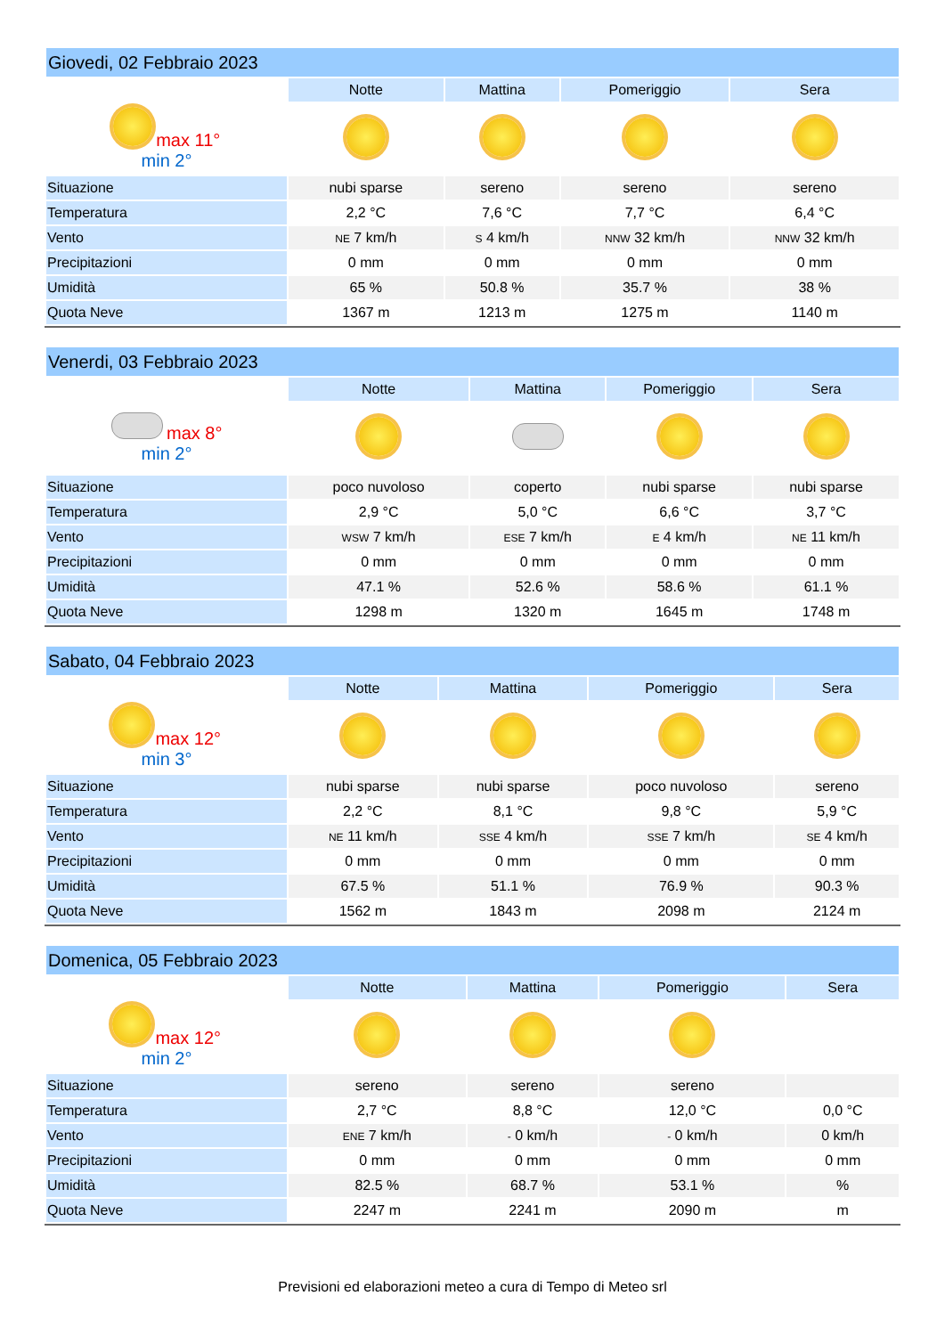| Giovedi, 02 Febbraio 2023 | | | | |
| | Notte | Mattina | Pomeriggio | Sera |
| max 11° min 2° | | | | |
| Situazione | nubi sparse | sereno | sereno | sereno |
| Temperatura | 2,2 °C | 7,6 °C | 7,7 °C | 6,4 °C |
| Vento | NE 7 km/h | S 4 km/h | NNW 32 km/h | NNW 32 km/h |
| Precipitazioni | 0 mm | 0 mm | 0 mm | 0 mm |
| Umidità | 65 % | 50.8 % | 35.7 % | 38 % |
| Quota Neve | 1367 m | 1213 m | 1275 m | 1140 m |
| Venerdi, 03 Febbraio 2023 | | | | |
| | Notte | Mattina | Pomeriggio | Sera |
| max 8° min 2° | | | | |
| Situazione | poco nuvoloso | coperto | nubi sparse | nubi sparse |
| Temperatura | 2,9 °C | 5,0 °C | 6,6 °C | 3,7 °C |
| Vento | WSW 7 km/h | ESE 7 km/h | E 4 km/h | NE 11 km/h |
| Precipitazioni | 0 mm | 0 mm | 0 mm | 0 mm |
| Umidità | 47.1 % | 52.6 % | 58.6 % | 61.1 % |
| Quota Neve | 1298 m | 1320 m | 1645 m | 1748 m |
| Sabato, 04 Febbraio 2023 | | | | |
| | Notte | Mattina | Pomeriggio | Sera |
| max 12° min 3° | | | | |
| Situazione | nubi sparse | nubi sparse | poco nuvoloso | sereno |
| Temperatura | 2,2 °C | 8,1 °C | 9,8 °C | 5,9 °C |
| Vento | NE 11 km/h | SSE 4 km/h | SSE 7 km/h | SE 4 km/h |
| Precipitazioni | 0 mm | 0 mm | 0 mm | 0 mm |
| Umidità | 67.5 % | 51.1 % | 76.9 % | 90.3 % |
| Quota Neve | 1562 m | 1843 m | 2098 m | 2124 m |
| Domenica, 05 Febbraio 2023 | | | | |
| | Notte | Mattina | Pomeriggio | Sera |
| max 12° min 2° | | | | |
| Situazione | sereno | sereno | sereno | |
| Temperatura | 2,7 °C | 8,8 °C | 12,0 °C | 0,0 °C |
| Vento | ENE 7 km/h | - 0 km/h | - 0 km/h | 0 km/h |
| Precipitazioni | 0 mm | 0 mm | 0 mm | 0 mm |
| Umidità | 82.5 % | 68.7 % | 53.1 % | % |
| Quota Neve | 2247 m | 2241 m | 2090 m | m |
Previsioni ed elaborazioni meteo a cura di Tempo di Meteo srl